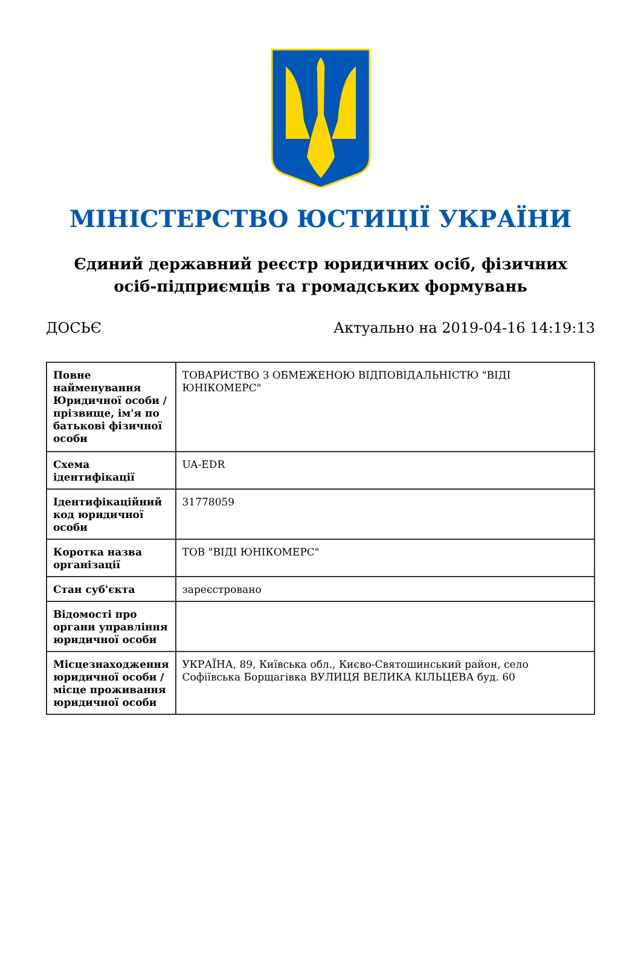МІНІСТЕРСТВО ЮСТИЦІЇ УКРАЇНИ
Єдиний державний реєстр юридичних осіб, фізичних осіб-підприємців та громадських формувань
ДОСЬЄ Актуально на 2019-04-16 14:19:13
| Повне найменування Юридичної особи / прізвище, ім'я по батькові фізичної особи | ТОВАРИСТВО З ОБМЕЖЕНОЮ ВІДПОВІДАЛЬНІСТЮ "ВІДІ ЮНІКОМЕРС" |
| Схема ідентифікації | UA-EDR |
| Ідентифікаційний код юридичної особи | 31778059 |
| Коротка назва організації | ТОВ "ВІДІ ЮНІКОМЕРС" |
| Стан суб'єкта | зареєстровано |
| Відомості про органи управління юридичної особи | |
| Місцезнаходження юридичної особи / місце проживання юридичної особи | УКРАЇНА, 89, Київська обл., Києво-Святошинський район, село Софіївська Борщагівка ВУЛИЦЯ ВЕЛИКА КІЛЬЦЕВА буд. 60 |